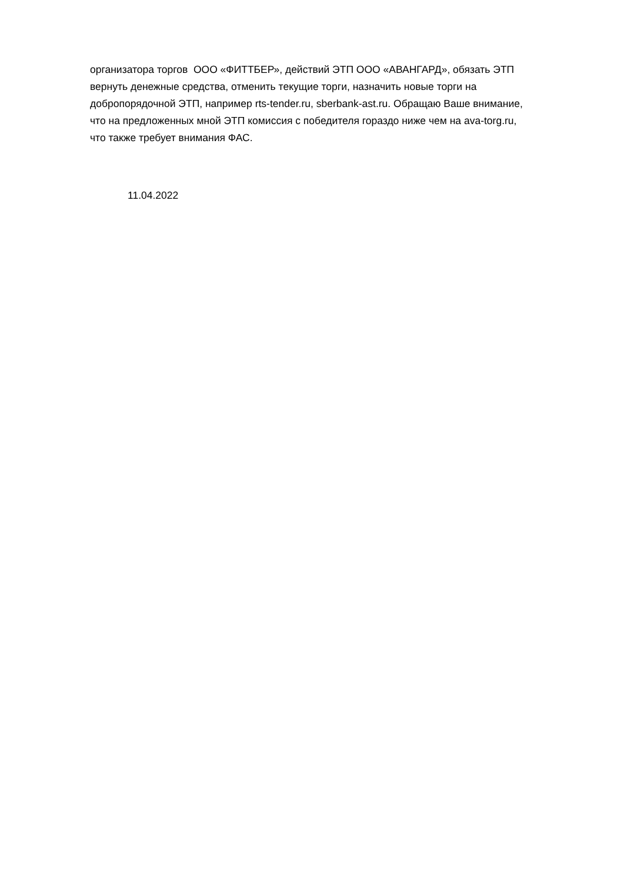организатора торгов ООО «ФИТТБЕР», действий ЭТП ООО «АВАНГАРД», обязать ЭТП
вернуть денежные средства, отменить текущие торги, назначить новые торги на
добропорядочной ЭТП, например rts-tender.ru, sberbank-ast.ru. Обращаю Ваше внимание,
что на предложенных мной ЭТП комиссия с победителя гораздо ниже чем на ava-torg.ru,
что также требует внимания ФАС.
11.04.2022